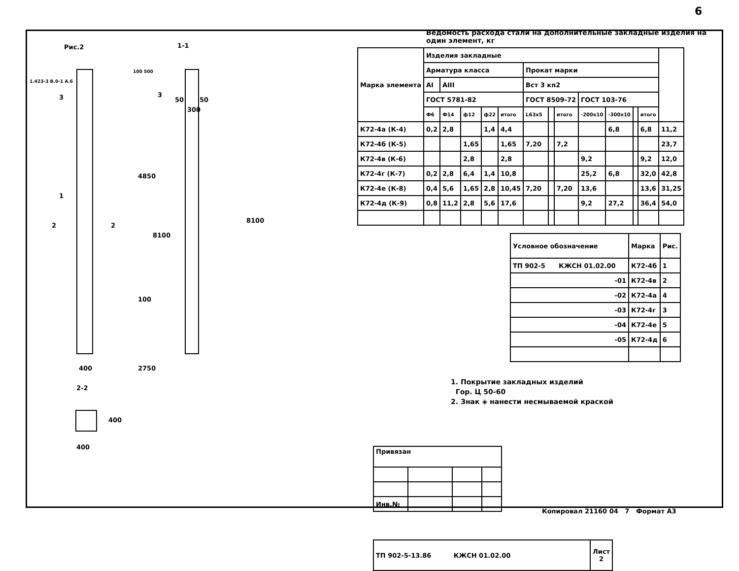6
Рис.2 1-1
1.423-3 В.0-1 А.6
3 3
50 50
300
100 500
4850
8100
8100
100
2750
1
2 2
400
2-2
400
400
Ведомость расхода стали на дополнительные закладные изделия на один элемент, кг
| Марка элемента | Изделия закладные | | | | | | | | | | | | |
| | Арматура класса | | | | | Прокат марки | | | | | | | |
| | АI | АIII | | | | Вст 3 кп2 | | | | | | | |
| | ГОСТ 5781-82 | | | | | ГОСТ 8509-72 | | | ГОСТ 103-76 | | | | |
| | Ф6 | Ф14 | ф12 | ф22 | итого | L63x5 | | итого | -200х10 | -300х10 | | итого | |
| К72-4а (К-4) | 0,2 | 2,8 | | 1,4 | 4,4 | | | | | 6,8 | | 6,8 | 11,2 |
| К72-4б (К-5) | | | 1,65 | | 1,65 | 7,20 | | 7,2 | | | | | 23,7 |
| К72-4в (К-6) | | | 2,8 | | 2,8 | | | | 9,2 | | | 9,2 | 12,0 |
| К72-4г (К-7) | 0,2 | 2,8 | 6,4 | 1,4 | 10,8 | | | | 25,2 | 6,8 | | 32,0 | 42,8 |
| К72-4е (К-8) | 0,4 | 5,6 | 1,65 | 2,8 | 10,45 | 7,20 | | 7,20 | 13,6 | | | 13,6 | 31,25 |
| К72-4д (К-9) | 0,8 | 11,2 | 2,8 | 5,6 | 17,6 | | | | 9,2 | 27,2 | | 36,4 | 54,0 |
| Условное обозначение | Марка | Рис. |
| ТП 902-5 КЖСН 01.02.00 | К72-4б | 1 |
| -01 | К72-4в | 2 |
| -02 | К72-4а | 4 |
| -03 | К72-4г | 3 |
| -04 | К72-4е | 5 |
| -05 | К72-4д | 6 |
1. Покрытие закладных изделий
Гор. Ц 50-60
2. Знак ◈ нанести несмываемой краской
| Привязан | | | |
| Инв.№ | | | |
| ТП 902-5-13.86 КЖСН 01.02.00 | Лист 2 |
Копировал 21160 04 7 Формат А3